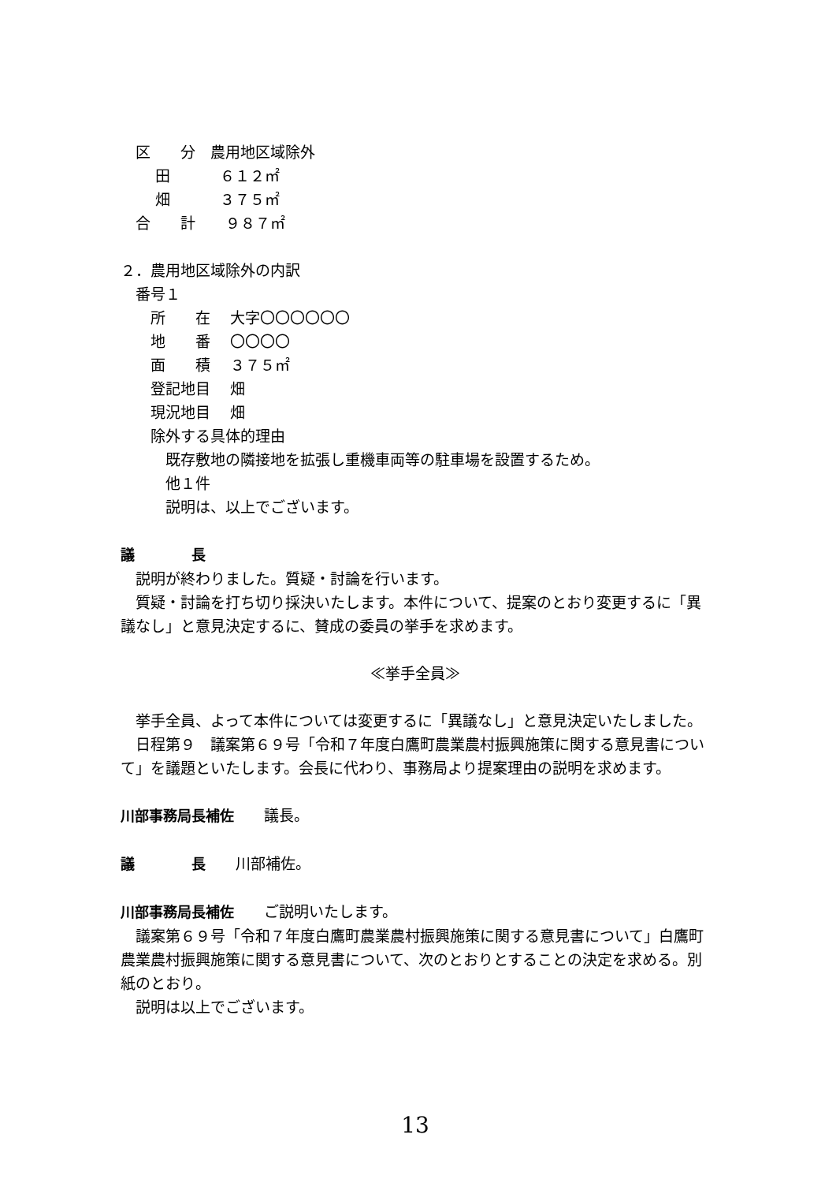区　　分　農用地区域除外
　　 田　　　 ６１２㎡
　　 畑　　　 ３７５㎡
　合　　計　　９８７㎡
２．農用地区域除外の内訳
　番号１
　　所　　在　 大字〇〇〇〇〇〇
　　地　　番　 〇〇〇〇
　　面　　積　 ３７５㎡
　　登記地目　 畑
　　現況地目　 畑
　　除外する具体的理由
　　　既存敷地の隣接地を拡張し重機車両等の駐車場を設置するため。
　　　他１件
　　　説明は、以上でございます。
議　　　　長
　説明が終わりました。質疑・討論を行います。
　質疑・討論を打ち切り採決いたします。本件について、提案のとおり変更するに「異議なし」と意見決定するに、賛成の委員の挙手を求めます。
≪挙手全員≫
　挙手全員、よって本件については変更するに「異議なし」と意見決定いたしました。
　日程第９　議案第６９号「令和７年度白鷹町農業農村振興施策に関する意見書について」を議題といたします。会長に代わり、事務局より提案理由の説明を求めます。
川部事務局長補佐　　議長。
議　　　　長　　川部補佐。
川部事務局長補佐　　ご説明いたします。
　議案第６９号「令和７年度白鷹町農業農村振興施策に関する意見書について」白鷹町農業農村振興施策に関する意見書について、次のとおりとすることの決定を求める。別紙のとおり。
　説明は以上でございます。
13